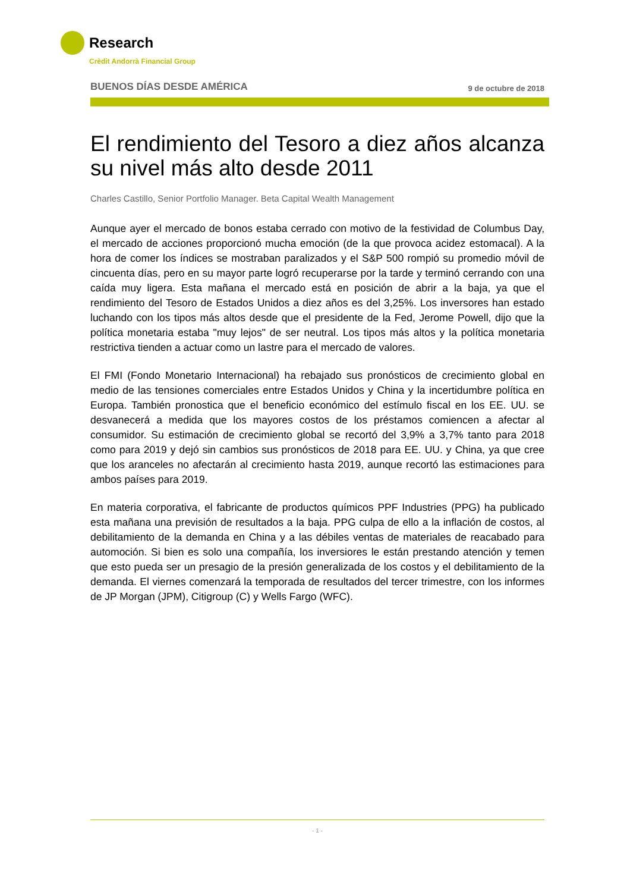Research
Crèdit Andorrà Financial Group
BUENOS DÍAS DESDE AMÉRICA 9 de octubre de 2018
El rendimiento del Tesoro a diez años alcanza su nivel más alto desde 2011
Charles Castillo, Senior Portfolio Manager. Beta Capital Wealth Management
Aunque ayer el mercado de bonos estaba cerrado con motivo de la festividad de Columbus Day, el mercado de acciones proporcionó mucha emoción (de la que provoca acidez estomacal). A la hora de comer los índices se mostraban paralizados y el S&P 500 rompió su promedio móvil de cincuenta días, pero en su mayor parte logró recuperarse por la tarde y terminó cerrando con una caída muy ligera. Esta mañana el mercado está en posición de abrir a la baja, ya que el rendimiento del Tesoro de Estados Unidos a diez años es del 3,25%. Los inversores han estado luchando con los tipos más altos desde que el presidente de la Fed, Jerome Powell, dijo que la política monetaria estaba "muy lejos" de ser neutral. Los tipos más altos y la política monetaria restrictiva tienden a actuar como un lastre para el mercado de valores.
El FMI (Fondo Monetario Internacional) ha rebajado sus pronósticos de crecimiento global en medio de las tensiones comerciales entre Estados Unidos y China y la incertidumbre política en Europa. También pronostica que el beneficio económico del estímulo fiscal en los EE. UU. se desvanecerá a medida que los mayores costos de los préstamos comiencen a afectar al consumidor. Su estimación de crecimiento global se recortó del 3,9% a 3,7% tanto para 2018 como para 2019 y dejó sin cambios sus pronósticos de 2018 para EE. UU. y China, ya que cree que los aranceles no afectarán al crecimiento hasta 2019, aunque recortó las estimaciones para ambos países para 2019.
En materia corporativa, el fabricante de productos químicos PPF Industries (PPG) ha publicado esta mañana una previsión de resultados a la baja. PPG culpa de ello a la inflación de costos, al debilitamiento de la demanda en China y a las débiles ventas de materiales de reacabado para automoción. Si bien es solo una compañía, los inversiores le están prestando atención y temen que esto pueda ser un presagio de la presión generalizada de los costos y el debilitamiento de la demanda. El viernes comenzará la temporada de resultados del tercer trimestre, con los informes de JP Morgan (JPM), Citigroup (C) y Wells Fargo (WFC).
- 1 -